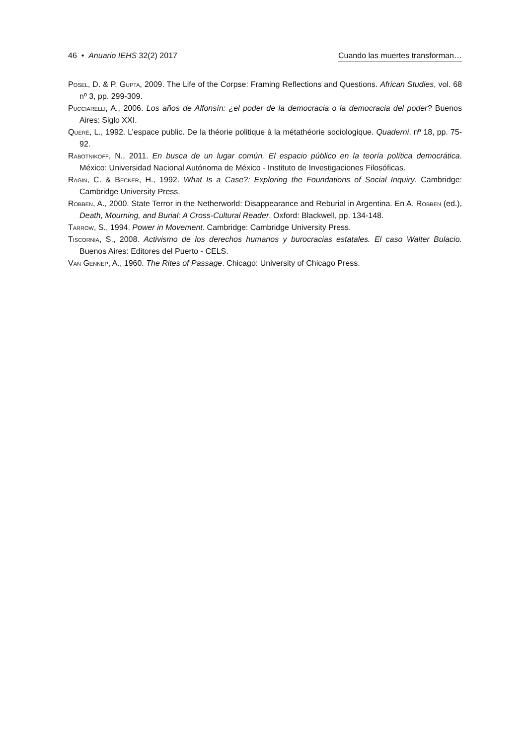46 • Anuario IEHS 32(2) 2017 Cuando las muertes transforman…
Posel, D. & P. Gupta, 2009. The Life of the Corpse: Framing Reflections and Questions. African Studies, vol. 68 nº 3, pp. 299-309.
Pucciarelli, A., 2006. Los años de Alfonsín: ¿el poder de la democracia o la democracia del poder? Buenos Aires: Siglo XXI.
Queré, L., 1992. L’espace public. De la théorie politique à la métathéorie sociologique. Quaderni, nº 18, pp. 75-92.
Rabotnikoff, N., 2011. En busca de un lugar común. El espacio público en la teoría política democrática. México: Universidad Nacional Autónoma de México - Instituto de Investigaciones Filosóficas.
Ragin, C. & Becker, H., 1992. What Is a Case?: Exploring the Foundations of Social Inquiry. Cambridge: Cambridge University Press.
Robben, A., 2000. State Terror in the Netherworld: Disappearance and Reburial in Argentina. En A. Robben (ed.), Death, Mourning, and Burial: A Cross-Cultural Reader. Oxford: Blackwell, pp. 134-148.
Tarrow, S., 1994. Power in Movement. Cambridge: Cambridge University Press.
Tiscornia, S., 2008. Activismo de los derechos humanos y burocracias estatales. El caso Walter Bulacio. Buenos Aires: Editores del Puerto - CELS.
Van Gennep, A., 1960. The Rites of Passage. Chicago: University of Chicago Press.